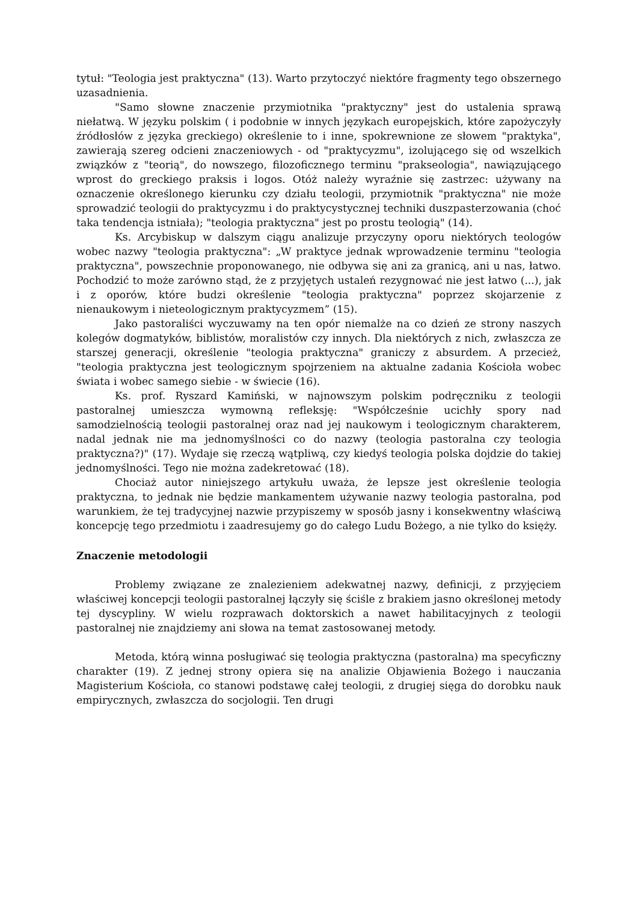tytuł: "Teologia jest praktyczna" (13). Warto przytoczyć niektóre fragmenty tego obszernego uzasadnienia.
"Samo słowne znaczenie przymiotnika "praktyczny" jest do ustalenia sprawą niełatwą. W języku polskim ( i podobnie w innych językach europejskich, które zapożyczyły źródłosłów z języka greckiego) określenie to i inne, spokrewnione ze słowem "praktyka", zawierają szereg odcieni znaczeniowych - od "praktycyzmu", izolującego się od wszelkich związków z "teorią", do nowszego, filozoficznego terminu "prakseologia", nawiązującego wprost do greckiego praksis i logos. Otóż należy wyraźnie się zastrzec: używany na oznaczenie określonego kierunku czy działu teologii, przymiotnik "praktyczna" nie może sprowadzić teologii do praktycyzmu i do praktycystycznej techniki duszpasterzowania (choć taka tendencja istniała); "teologia praktyczna" jest po prostu teologią" (14).
Ks. Arcybiskup w dalszym ciągu analizuje przyczyny oporu niektórych teologów wobec nazwy "teologia praktyczna": „W praktyce jednak wprowadzenie terminu "teologia praktyczna", powszechnie proponowanego, nie odbywa się ani za granicą, ani u nas, łatwo. Pochodzić to może zarówno stąd, że z przyjętych ustaleń rezygnować nie jest łatwo (...), jak i z oporów, które budzi określenie "teologia praktyczna" poprzez skojarzenie z nienaukowym i nieteologicznym praktycyzmem” (15).
Jako pastoraliści wyczuwamy na ten opór niemalże na co dzień ze strony naszych kolegów dogmatyków, biblistów, moralistów czy innych. Dla niektórych z nich, zwłaszcza ze starszej generacji, określenie "teologia praktyczna" graniczy z absurdem. A przecież, "teologia praktyczna jest teologicznym spojrzeniem na aktualne zadania Kościoła wobec świata i wobec samego siebie - w świecie (16).
Ks. prof. Ryszard Kamiński, w najnowszym polskim podręczniku z teologii pastoralnej umieszcza wymowną refleksję: "Współcześnie ucichły spory nad samodzielnością teologii pastoralnej oraz nad jej naukowym i teologicznym charakterem, nadal jednak nie ma jednomyślności co do nazwy (teologia pastoralna czy teologia praktyczna?)" (17). Wydaje się rzeczą wątpliwą, czy kiedyś teologia polska dojdzie do takiej jednomyślności. Tego nie można zadekretować (18).
Chociaż autor niniejszego artykułu uważa, że lepsze jest określenie teologia praktyczna, to jednak nie będzie mankamentem używanie nazwy teologia pastoralna, pod warunkiem, że tej tradycyjnej nazwie przypiszemy w sposób jasny i konsekwentny właściwą koncepcję tego przedmiotu i zaadresujemy go do całego Ludu Bożego, a nie tylko do księży.
Znaczenie metodologii
Problemy związane ze znalezieniem adekwatnej nazwy, definicji, z przyjęciem właściwej koncepcji teologii pastoralnej łączyły się ściśle z brakiem jasno określonej metody tej dyscypliny. W wielu rozprawach doktorskich a nawet habilitacyjnych z teologii pastoralnej nie znajdziemy ani słowa na temat zastosowanej metody.
Metoda, którą winna posługiwać się teologia praktyczna (pastoralna) ma specyficzny charakter (19). Z jednej strony opiera się na analizie Objawienia Bożego i nauczania Magisterium Kościoła, co stanowi podstawę całej teologii, z drugiej sięga do dorobku nauk empirycznych, zwłaszcza do socjologii. Ten drugi